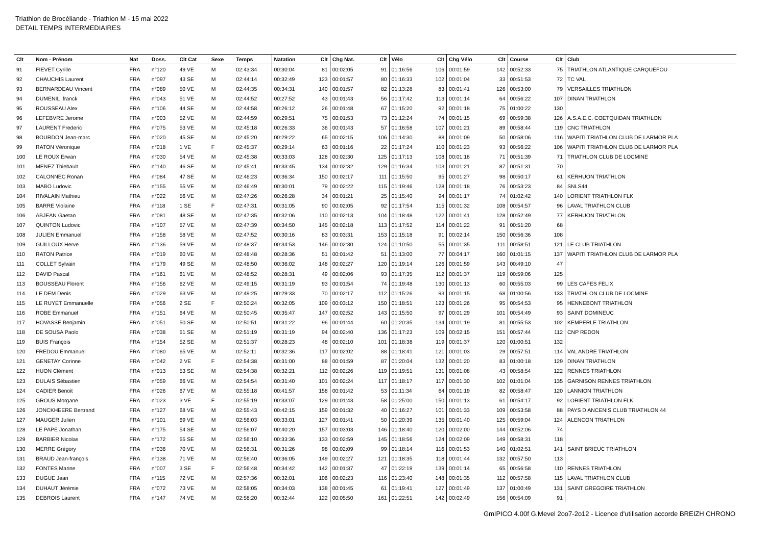Triathlon de Brocéliande - Triathlon M - 15 mai 2022
DETAIL TEMPS INTERMEDIAIRES
| Clt | Nom - Prénom | Nat | Doss. | Clt Cat | Sexe | Temps | Natation | Clt | Chg Nat. | Clt | Vélo | Clt | Chg Vélo | Clt | Course | Clt | Club |
| --- | --- | --- | --- | --- | --- | --- | --- | --- | --- | --- | --- | --- | --- | --- | --- | --- | --- |
| 91 | FIEVET Cyrille | FRA | n°120 | 49 VE | M | 02:43:34 | 00:30:04 | 81 | 00:02:05 | 91 | 01:16:56 | 106 | 00:01:59 | 142 | 00:52:33 | 75 | TRIATHLON ATLANTIQUE CARQUEFOU |
| 92 | CHAUCHIS Laurent | FRA | n°097 | 43 SE | M | 02:44:14 | 00:32:49 | 123 | 00:01:57 | 80 | 01:16:33 | 102 | 00:01:04 | 33 | 00:51:53 | 72 | TC VAL |
| 93 | BERNARDEAU Vincent | FRA | n°089 | 50 VE | M | 02:44:35 | 00:34:31 | 140 | 00:01:57 | 82 | 01:13:28 | 83 | 00:01:41 | 126 | 00:53:00 | 79 | VERSAILLES TRIATHLON |
| 94 | DUMENIL .franck | FRA | n°043 | 51 VE | M | 02:44:52 | 00:27:52 | 43 | 00:01:43 | 56 | 01:17:42 | 113 | 00:01:14 | 64 | 00:56:22 | 107 | DINAN TRIATHLON |
| 95 | ROUSSEAU Alex | FRA | n°106 | 44 SE | M | 02:44:58 | 00:26:12 | 26 | 00:01:48 | 67 | 01:15:20 | 92 | 00:01:18 | 75 | 01:00:22 | 130 | |
| 96 | LEFEBVRE Jerome | FRA | n°003 | 52 VE | M | 02:44:59 | 00:29:51 | 75 | 00:01:53 | 73 | 01:12:24 | 74 | 00:01:15 | 69 | 00:59:38 | 126 | A.S.A.E.C. COETQUIDAN TRIATHLON |
| 97 | LAURENT Frederic | FRA | n°075 | 53 VE | M | 02:45:18 | 00:26:33 | 36 | 00:01:43 | 57 | 01:16:58 | 107 | 00:01:21 | 89 | 00:58:44 | 119 | CNC TRIATHLON |
| 98 | BOURDON Jean-marc | FRA | n°020 | 45 SE | M | 02:45:20 | 00:29:22 | 65 | 00:02:15 | 106 | 01:14:30 | 88 | 00:01:09 | 50 | 00:58:06 | 116 | WAPITI TRIATHLON CLUB DE LARMOR PLA |
| 99 | RATON Véronique | FRA | n°018 | 1 VE | F | 02:45:37 | 00:29:14 | 63 | 00:01:16 | 22 | 01:17:24 | 110 | 00:01:23 | 93 | 00:56:22 | 106 | WAPITI TRIATHLON CLUB DE LARMOR PLA |
| 100 | LE ROUX Erwan | FRA | n°030 | 54 VE | M | 02:45:38 | 00:33:03 | 128 | 00:02:30 | 125 | 01:17:13 | 108 | 00:01:16 | 71 | 00:51:39 | 71 | TRIATHLON CLUB DE LOCMINE |
| 101 | MENEZ Thiebault | FRA | n°140 | 46 SE | M | 02:45:41 | 00:33:45 | 134 | 00:02:32 | 129 | 01:16:34 | 103 | 00:01:21 | 87 | 00:51:31 | 70 | |
| 102 | CALONNEC Ronan | FRA | n°084 | 47 SE | M | 02:46:23 | 00:36:34 | 150 | 00:02:17 | 111 | 01:15:50 | 95 | 00:01:27 | 98 | 00:50:17 | 61 | KERHUON TRIATHLON |
| 103 | MABO Ludovic | FRA | n°155 | 55 VE | M | 02:46:49 | 00:30:01 | 79 | 00:02:22 | 115 | 01:19:46 | 128 | 00:01:18 | 76 | 00:53:23 | 84 | SNLS44 |
| 104 | RIVALAIN Mathieu | FRA | n°022 | 56 VE | M | 02:47:26 | 00:26:28 | 34 | 00:01:21 | 25 | 01:15:40 | 94 | 00:01:17 | 74 | 01:02:42 | 140 | LORIENT TRIATHLON FLK |
| 105 | BARRE Violaine | FRA | n°118 | 1 SE | F | 02:47:31 | 00:31:05 | 90 | 00:02:05 | 92 | 01:17:54 | 115 | 00:01:32 | 108 | 00:54:57 | 96 | LAVAL TRIATHLON CLUB |
| 106 | ABJEAN Gaetan | FRA | n°081 | 48 SE | M | 02:47:35 | 00:32:06 | 110 | 00:02:13 | 104 | 01:18:48 | 122 | 00:01:41 | 128 | 00:52:49 | 77 | KERHUON TRIATHLON |
| 107 | QUINTON Ludovic | FRA | n°107 | 57 VE | M | 02:47:39 | 00:34:50 | 145 | 00:02:18 | 113 | 01:17:52 | 114 | 00:01:22 | 91 | 00:51:20 | 68 | |
| 108 | JULIEN Emmanuel | FRA | n°158 | 58 VE | M | 02:47:52 | 00:30:16 | 83 | 00:03:31 | 153 | 01:15:18 | 91 | 00:02:14 | 150 | 00:56:36 | 108 | |
| 109 | GUILLOUX Herve | FRA | n°136 | 59 VE | M | 02:48:37 | 00:34:53 | 146 | 00:02:30 | 124 | 01:10:50 | 55 | 00:01:35 | 111 | 00:58:51 | 121 | LE CLUB TRIATHLON |
| 110 | RATON Patrice | FRA | n°019 | 60 VE | M | 02:48:48 | 00:28:36 | 51 | 00:01:42 | 51 | 01:13:00 | 77 | 00:04:17 | 160 | 01:01:15 | 137 | WAPITI TRIATHLON CLUB DE LARMOR PLA |
| 111 | COLLET Sylvain | FRA | n°179 | 49 SE | M | 02:48:50 | 00:36:02 | 148 | 00:02:27 | 120 | 01:19:14 | 126 | 00:01:59 | 143 | 00:49:10 | 47 | |
| 112 | DAVID Pascal | FRA | n°161 | 61 VE | M | 02:48:52 | 00:28:31 | 49 | 00:02:06 | 93 | 01:17:35 | 112 | 00:01:37 | 119 | 00:59:06 | 125 | |
| 113 | BOUSSEAU Florent | FRA | n°156 | 62 VE | M | 02:49:15 | 00:31:19 | 93 | 00:01:54 | 74 | 01:19:48 | 130 | 00:01:13 | 60 | 00:55:03 | 99 | LES CAFES FELIX |
| 114 | LE DEM Denis | FRA | n°029 | 63 VE | M | 02:49:25 | 00:29:33 | 70 | 00:02:17 | 112 | 01:15:26 | 93 | 00:01:15 | 68 | 01:00:56 | 133 | TRIATHLON CLUB DE LOCMINE |
| 115 | LE RUYET Emmanuelle | FRA | n°056 | 2 SE | F | 02:50:24 | 00:32:05 | 109 | 00:03:12 | 150 | 01:18:51 | 123 | 00:01:26 | 95 | 00:54:53 | 95 | HENNEBONT TRIATHLON |
| 116 | ROBE Emmanuel | FRA | n°151 | 64 VE | M | 02:50:45 | 00:35:47 | 147 | 00:02:52 | 143 | 01:15:50 | 97 | 00:01:29 | 101 | 00:54:49 | 93 | SAINT DOMINEUC |
| 117 | HOVASSE Benjamin | FRA | n°051 | 50 SE | M | 02:50:51 | 00:31:22 | 96 | 00:01:44 | 60 | 01:20:35 | 134 | 00:01:19 | 81 | 00:55:53 | 102 | KEMPERLE TRIATHLON |
| 118 | DE SOUSA Paolo | FRA | n°038 | 51 SE | M | 02:51:19 | 00:31:19 | 94 | 00:02:40 | 136 | 01:17:23 | 109 | 00:02:15 | 151 | 00:57:44 | 112 | CNP REDON |
| 119 | BUIS François | FRA | n°154 | 52 SE | M | 02:51:37 | 00:28:23 | 48 | 00:02:10 | 101 | 01:18:38 | 119 | 00:01:37 | 120 | 01:00:51 | 132 | |
| 120 | FREDOU Emmanuel | FRA | n°080 | 65 VE | M | 02:52:11 | 00:32:36 | 117 | 00:02:02 | 88 | 01:18:41 | 121 | 00:01:03 | 29 | 00:57:51 | 114 | VAL ANDRE TRIATHLON |
| 121 | GENETAY Corinne | FRA | n°042 | 2 VE | F | 02:54:38 | 00:31:00 | 88 | 00:01:59 | 87 | 01:20:04 | 132 | 00:01:20 | 83 | 01:00:18 | 129 | DINAN TRIATHLON |
| 122 | HUON Clément | FRA | n°013 | 53 SE | M | 02:54:38 | 00:32:21 | 112 | 00:02:26 | 119 | 01:19:51 | 131 | 00:01:08 | 43 | 00:58:54 | 122 | RENNES TRIATHLON |
| 123 | DULAIS Sébastien | FRA | n°059 | 66 VE | M | 02:54:54 | 00:31:40 | 101 | 00:02:24 | 117 | 01:18:17 | 117 | 00:01:30 | 102 | 01:01:04 | 135 | GARNISON RENNES TRIATHLON |
| 124 | CADIER Benoit | FRA | n°026 | 67 VE | M | 02:55:18 | 00:41:57 | 158 | 00:01:42 | 53 | 01:11:34 | 64 | 00:01:19 | 82 | 00:58:47 | 120 | LANNION TRIATHLON |
| 125 | GROUS Morgane | FRA | n°023 | 3 VE | F | 02:55:19 | 00:33:07 | 129 | 00:01:43 | 58 | 01:25:00 | 150 | 00:01:13 | 61 | 00:54:17 | 92 | LORIENT TRIATHLON FLK |
| 126 | JONCKHEERE Bertrand | FRA | n°127 | 68 VE | M | 02:55:43 | 00:42:15 | 159 | 00:01:32 | 40 | 01:16:27 | 101 | 00:01:33 | 109 | 00:53:58 | 88 | PAYS D ANCENIS CLUB TRIATHLON 44 |
| 127 | MAUGER Julien | FRA | n°101 | 69 VE | M | 02:56:03 | 00:33:01 | 127 | 00:01:41 | 50 | 01:20:39 | 135 | 00:01:40 | 125 | 00:59:04 | 124 | ALENCON TRIATHLON |
| 128 | LE PAPE Jonathan | FRA | n°175 | 54 SE | M | 02:56:07 | 00:40:20 | 157 | 00:03:03 | 146 | 01:18:40 | 120 | 00:02:00 | 144 | 00:52:06 | 74 | |
| 129 | BARBIER Nicolas | FRA | n°172 | 55 SE | M | 02:56:10 | 00:33:36 | 133 | 00:02:59 | 145 | 01:18:56 | 124 | 00:02:09 | 149 | 00:58:31 | 118 | |
| 130 | MERRE Grégory | FRA | n°036 | 70 VE | M | 02:56:31 | 00:31:26 | 98 | 00:02:09 | 99 | 01:18:14 | 116 | 00:01:53 | 140 | 01:02:51 | 141 | SAINT BRIEUC TRIATHLON |
| 131 | BRAUD Jean-françois | FRA | n°138 | 71 VE | M | 02:56:40 | 00:36:05 | 149 | 00:02:27 | 121 | 01:18:35 | 118 | 00:01:44 | 132 | 00:57:50 | 113 | |
| 132 | FONTES Marine | FRA | n°007 | 3 SE | F | 02:56:48 | 00:34:42 | 142 | 00:01:37 | 47 | 01:22:19 | 139 | 00:01:14 | 65 | 00:56:58 | 110 | RENNES TRIATHLON |
| 133 | DUGUE Jean | FRA | n°115 | 72 VE | M | 02:57:36 | 00:32:01 | 106 | 00:02:23 | 116 | 01:23:40 | 148 | 00:01:35 | 112 | 00:57:58 | 115 | LAVAL TRIATHLON CLUB |
| 134 | DUHAUT Jérémie | FRA | n°072 | 73 VE | M | 02:58:05 | 00:34:03 | 138 | 00:01:45 | 61 | 01:19:41 | 127 | 00:01:49 | 137 | 01:00:49 | 131 | SAINT GREGOIRE TRIATHLON |
| 135 | DEBROIS Laurent | FRA | n°147 | 74 VE | M | 02:58:20 | 00:32:44 | 122 | 00:05:50 | 161 | 01:22:51 | 142 | 00:02:49 | 156 | 00:54:09 | 91 | |
GmIPICO 4.00f G.Mevel 2oo7-2o12 - Licence d'utilisation accorde BREIZH CHRONO